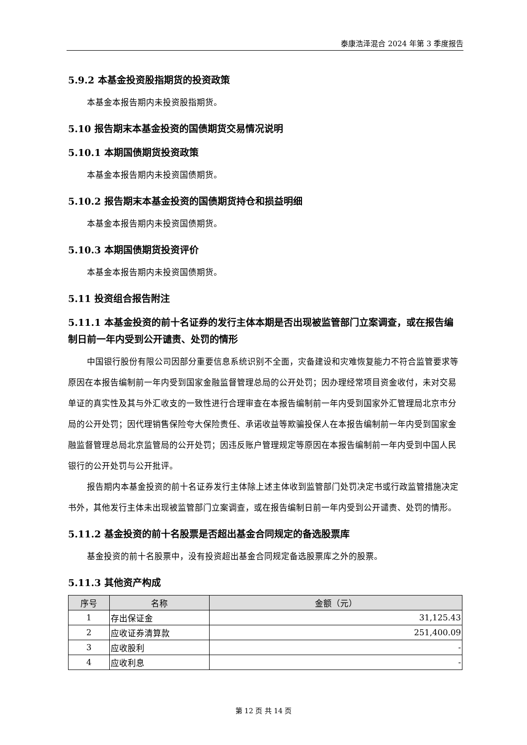泰康浩泽混合 2024 年第 3 季度报告
5.9.2 本基金投资股指期货的投资政策
本基金本报告期内未投资股指期货。
5.10 报告期末本基金投资的国债期货交易情况说明
5.10.1 本期国债期货投资政策
本基金本报告期内未投资国债期货。
5.10.2 报告期末本基金投资的国债期货持仓和损益明细
本基金本报告期内未投资国债期货。
5.10.3 本期国债期货投资评价
本基金本报告期内未投资国债期货。
5.11 投资组合报告附注
5.11.1 本基金投资的前十名证券的发行主体本期是否出现被监管部门立案调查，或在报告编制日前一年内受到公开谴责、处罚的情形
中国银行股份有限公司因部分重要信息系统识别不全面，灾备建设和灾难恢复能力不符合监管要求等原因在本报告编制前一年内受到国家金融监督管理总局的公开处罚；因办理经常项目资金收付，未对交易单证的真实性及其与外汇收支的一致性进行合理审查在本报告编制前一年内受到国家外汇管理局北京市分局的公开处罚；因代理销售保险夸大保险责任、承诺收益等欺骗投保人在本报告编制前一年内受到国家金融监督管理总局北京监管局的公开处罚；因违反账户管理规定等原因在本报告编制前一年内受到中国人民银行的公开处罚与公开批评。
报告期内本基金投资的前十名证券发行主体除上述主体收到监管部门处罚决定书或行政监管措施决定书外，其他发行主体未出现被监管部门立案调查，或在报告编制日前一年内受到公开谴责、处罚的情形。
5.11.2 基金投资的前十名股票是否超出基金合同规定的备选股票库
基金投资的前十名股票中，没有投资超出基金合同规定备选股票库之外的股票。
5.11.3 其他资产构成
| 序号 | 名称 | 金额（元） |
| --- | --- | --- |
| 1 | 存出保证金 | 31,125.43 |
| 2 | 应收证券清算款 | 251,400.09 |
| 3 | 应收股利 | - |
| 4 | 应收利息 | - |
第 12 页 共 14 页